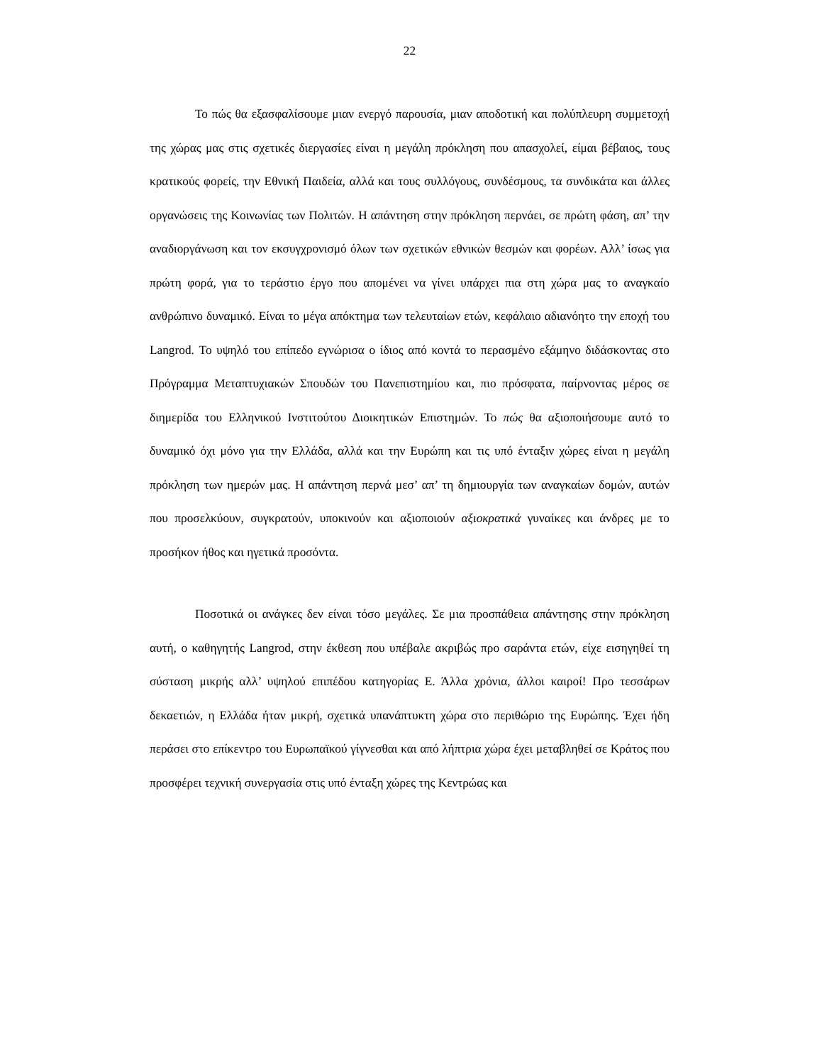22
Το πώς θα εξασφαλίσουμε μιαν ενεργό παρουσία, μιαν αποδοτική και πολύπλευρη συμμετοχή της χώρας μας στις σχετικές διεργασίες είναι η μεγάλη πρόκληση που απασχολεί, είμαι βέβαιος, τους κρατικούς φορείς, την Εθνική Παιδεία, αλλά και τους συλλόγους, συνδέσμους, τα συνδικάτα και άλλες οργανώσεις της Κοινωνίας των Πολιτών. Η απάντηση στην πρόκληση περνάει, σε πρώτη φάση, απ’ την αναδιοργάνωση και τον εκσυγχρονισμό όλων των σχετικών εθνικών θεσμών και φορέων. Αλλ’ ίσως για πρώτη φορά, για το τεράστιο έργο που απομένει να γίνει υπάρχει πια στη χώρα μας το αναγκαίο ανθρώπινο δυναμικό. Είναι το μέγα απόκτημα των τελευταίων ετών, κεφάλαιο αδιανόητο την εποχή του Langrod. Το υψηλό του επίπεδο εγνώρισα ο ίδιος από κοντά το περασμένο εξάμηνο διδάσκοντας στο Πρόγραμμα Μεταπτυχιακών Σπουδών του Πανεπιστημίου και, πιο πρόσφατα, παίρνοντας μέρος σε διημερίδα του Ελληνικού Ινστιτούτου Διοικητικών Επιστημών. Το πώς θα αξιοποιήσουμε αυτό το δυναμικό όχι μόνο για την Ελλάδα, αλλά και την Ευρώπη και τις υπό ένταξιν χώρες είναι η μεγάλη πρόκληση των ημερών μας. Η απάντηση περνά μεσ’ απ’ τη δημιουργία των αναγκαίων δομών, αυτών που προσελκύουν, συγκρατούν, υποκινούν και αξιοποιούν αξιοκρατικά γυναίκες και άνδρες με το προσήκον ήθος και ηγετικά προσόντα.
Ποσοτικά οι ανάγκες δεν είναι τόσο μεγάλες. Σε μια προσπάθεια απάντησης στην πρόκληση αυτή, ο καθηγητής Langrod, στην έκθεση που υπέβαλε ακριβώς προ σαράντα ετών, είχε εισηγηθεί τη σύσταση μικρής αλλ’ υψηλού επιπέδου κατηγορίας Ε. Άλλα χρόνια, άλλοι καιροί! Προ τεσσάρων δεκαετιών, η Ελλάδα ήταν μικρή, σχετικά υπανάπτυκτη χώρα στο περιθώριο της Ευρώπης. Έχει ήδη περάσει στο επίκεντρο του Ευρωπαϊκού γίγνεσθαι και από λήπτρια χώρα έχει μεταβληθεί σε Κράτος που προσφέρει τεχνική συνεργασία στις υπό ένταξη χώρες της Κεντρώας και